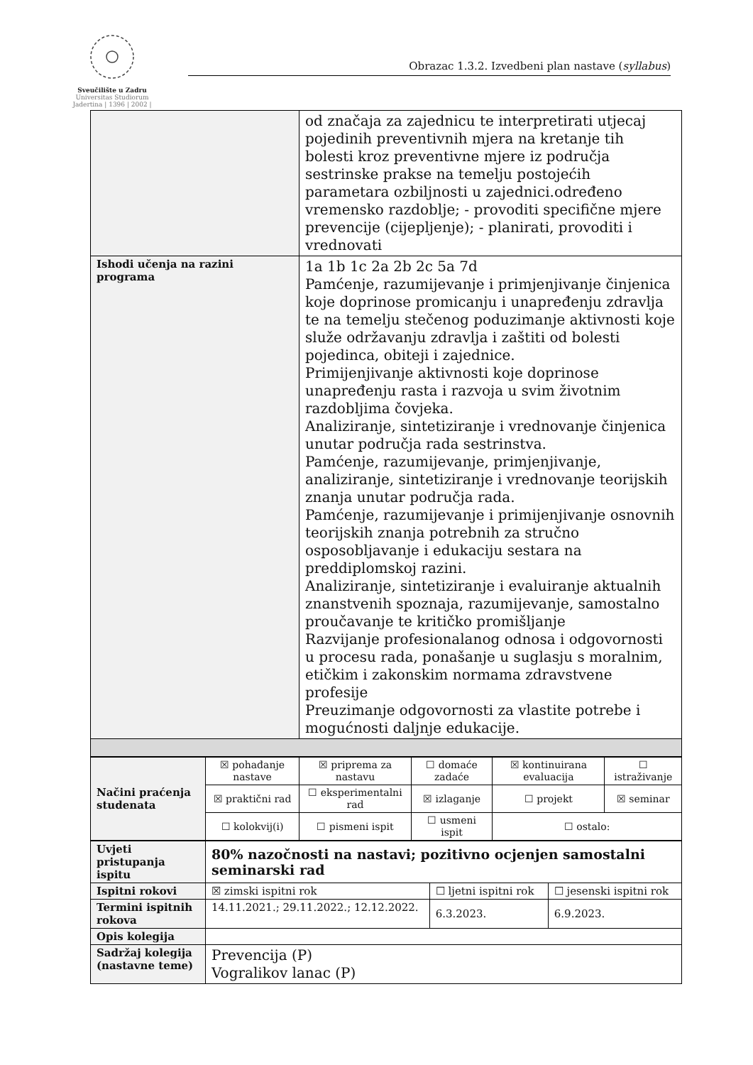Sveučilište u Zadru
Universitas Studiorum
Jadertina | 1396 | 2002 |
Obrazac 1.3.2. Izvedbeni plan nastave (syllabus)
| | od značaja za zajednicu te interpretirati utjecaj pojedinih preventivnih mjera na kretanje tih bolesti kroz preventivne mjere iz područja sestrinske prakse na temelju postojećih parametara ozbiljnosti u zajednici.određeno vremensko razdoblje; - provoditi specifične mjere prevencije (cijepljenje); - planirati, provoditi i vrednovati |
| Ishodi učenja na razini programa | 1a 1b 1c 2a 2b 2c 5a 7d Pamćenje, razumijevanje i primjenjivanje činjenica koje doprinose promicanju i unapređenju zdravlja te na temelju stečenog poduzimanje aktivnosti koje služe održavanju zdravlja i zaštiti od bolesti pojedinca, obiteji i zajednice. Primijenjivanje aktivnosti koje doprinose unapređenju rasta i razvoja u svim životnim razdobljima čovjeka. Analiziranje, sintetiziranje i vrednovanje činjenica unutar područja rada sestrinstva. Pamćenje, razumijevanje, primjenjivanje, analiziranje, sintetiziranje i vrednovanje teorijskih znanja unutar područja rada. Pamćenje, razumijevanje i primijenjivanje osnovnih teorijskih znanja potrebnih za stručno osposobljavanje i edukaciju sestara na preddiplomskoj razini. Analiziranje, sintetiziranje i evaluiranje aktualnih znanstvenih spoznaja, razumijevanje, samostalno proučavanje te kritičko promišljanje Razvijanje profesionalanog odnosa i odgovornosti u procesu rada, ponašanje u suglasju s moralnim, etičkim i zakonskim normama zdravstvene profesije Preuzimanje odgovornosti za vlastite potrebe i mogućnosti daljnje edukacije. |
| Načini praćenja studenata | ☒ pohađanje nastave | ☒ priprema za nastavu | ☐ domaće zadaće | ☒ kontinuirana evaluacija | ☐ istraživanje |
| | ☒ praktični rad | ☐ eksperimentalni rad | ☒ izlaganje | ☐ projekt | ☒ seminar |
| | ☐ kolokvij(i) | ☐ pismeni ispit | ☐ usmeni ispit | ☐ ostalo: | |
| Uvjeti pristupanja ispitu | 80% nazočnosti na nastavi; pozitivno ocjenjen samostalni seminarski rad | | |
| Ispitni rokovi | ☒ zimski ispitni rok | ☐ ljetni ispitni rok | ☐ jesenski ispitni rok |
| Termini ispitnih rokova | 14.11.2021.; 29.11.2022.; 12.12.2022. | 6.3.2023. | 6.9.2023. |
| Opis kolegija | | | |
| Sadržaj kolegija (nastavne teme) | Prevencija (P) Vogralikov lanac (P) | | |